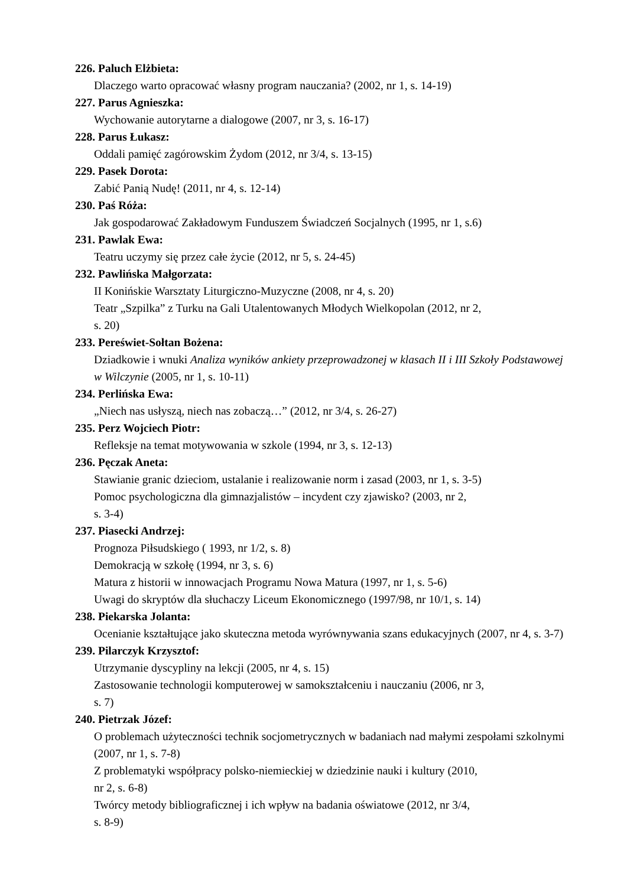226. Paluch Elżbieta:
Dlaczego warto opracować własny program nauczania? (2002, nr 1, s. 14-19)
227. Parus Agnieszka:
Wychowanie autorytarne a dialogowe (2007, nr 3, s. 16-17)
228. Parus Łukasz:
Oddali pamięć zagórowskim Żydom (2012, nr 3/4, s. 13-15)
229. Pasek Dorota:
Zabić Panią Nudę! (2011, nr 4, s. 12-14)
230. Paś Róża:
Jak gospodarować Zakładowym Funduszem Świadczeń Socjalnych (1995, nr 1, s.6)
231. Pawlak Ewa:
Teatru uczymy się przez całe życie (2012, nr 5, s. 24-45)
232. Pawlińska Małgorzata:
II Konińskie Warsztaty Liturgiczno-Muzyczne (2008, nr 4, s. 20)
Teatr „Szpilka” z Turku na Gali Utalentowanych Młodych Wielkopolan (2012, nr 2,
s. 20)
233. Pereświet-Sołtan Bożena:
Dziadkowie i wnuki Analiza wyników ankiety przeprowadzonej w klasach II i III Szkoły Podstawowej w Wilczynie (2005, nr 1, s. 10-11)
234. Perlińska Ewa:
„Niech nas usłyszą, niech nas zobaczą…” (2012, nr 3/4, s. 26-27)
235. Perz Wojciech Piotr:
Refleksje na temat motywowania w szkole (1994, nr 3, s. 12-13)
236. Pęczak Aneta:
Stawianie granic dzieciom, ustalanie i realizowanie norm i zasad (2003, nr 1, s. 3-5)
Pomoc psychologiczna dla gimnazjalistów – incydent czy zjawisko? (2003, nr 2,
s. 3-4)
237. Piasecki Andrzej:
Prognoza Piłsudskiego ( 1993, nr 1/2, s. 8)
Demokracją w szkołę (1994, nr 3, s. 6)
Matura z historii w innowacjach Programu Nowa Matura (1997, nr 1, s. 5-6)
Uwagi do skryptów dla słuchaczy Liceum Ekonomicznego (1997/98, nr 10/1, s. 14)
238. Piekarska Jolanta:
Ocenianie kształtujące jako skuteczna metoda wyrównywania szans edukacyjnych (2007, nr 4, s. 3-7)
239. Pilarczyk Krzysztof:
Utrzymanie dyscypliny na lekcji (2005, nr 4, s. 15)
Zastosowanie technologii komputerowej w samokształceniu i nauczaniu (2006, nr 3,
s. 7)
240. Pietrzak Józef:
O problemach użyteczności technik socjometrycznych w badaniach nad małymi zespołami szkolnymi (2007, nr 1, s. 7-8)
Z problematyki współpracy polsko-niemieckiej w dziedzinie nauki i kultury (2010,
nr 2, s. 6-8)
Twórcy metody bibliograficznej i ich wpływ na badania oświatowe (2012, nr 3/4,
s. 8-9)